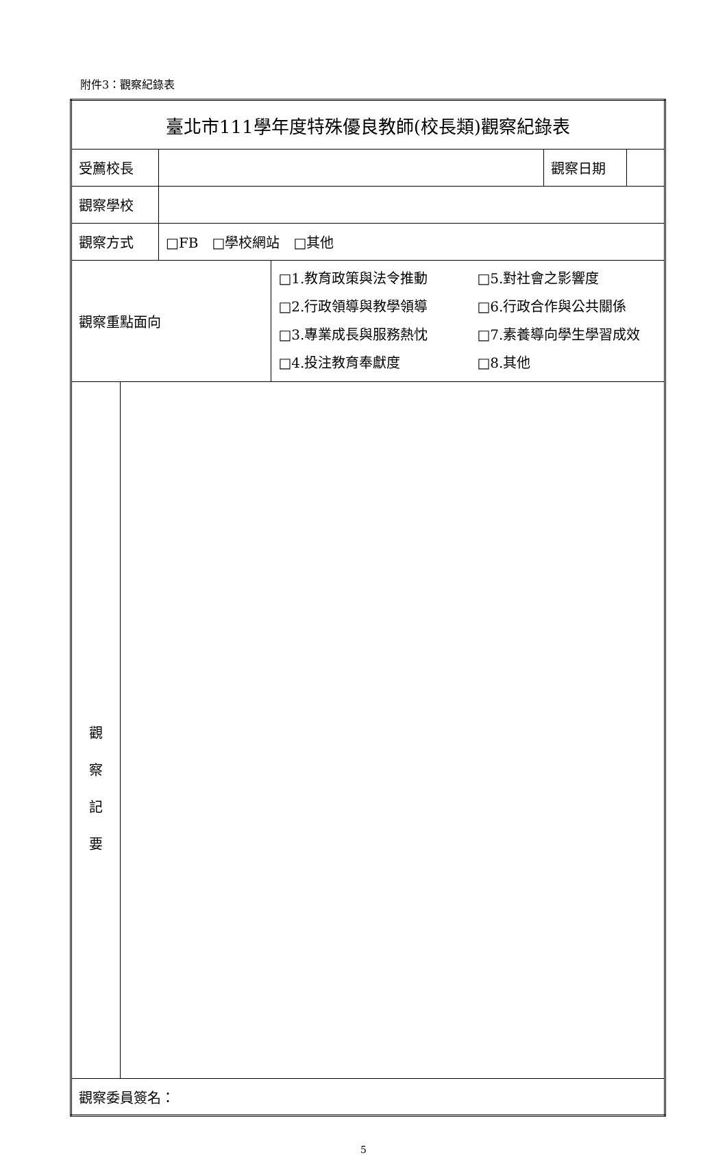附件3：觀察紀錄表
| 臺北市111學年度特殊優良教師(校長類)觀察紀錄表 | | | | | |
| 受薦校長 | | | | 觀察日期 | |
| 觀察學校 | | | | | |
| 觀察方式 | | □FB □學校網站 □其他 | | | |
| 觀察重點面向 | | | □1.教育政策與法令推動 □5.對社會之影響度 □2.行政領導與教學領導 □6.行政合作與公共關係 □3.專業成長與服務熱忱 □7.素養導向學生學習成效 □4.投注教育奉獻度 □8.其他 | | |
| 觀 察 記 要 | | | | | |
| 觀察委員簽名： | | | | | |
5